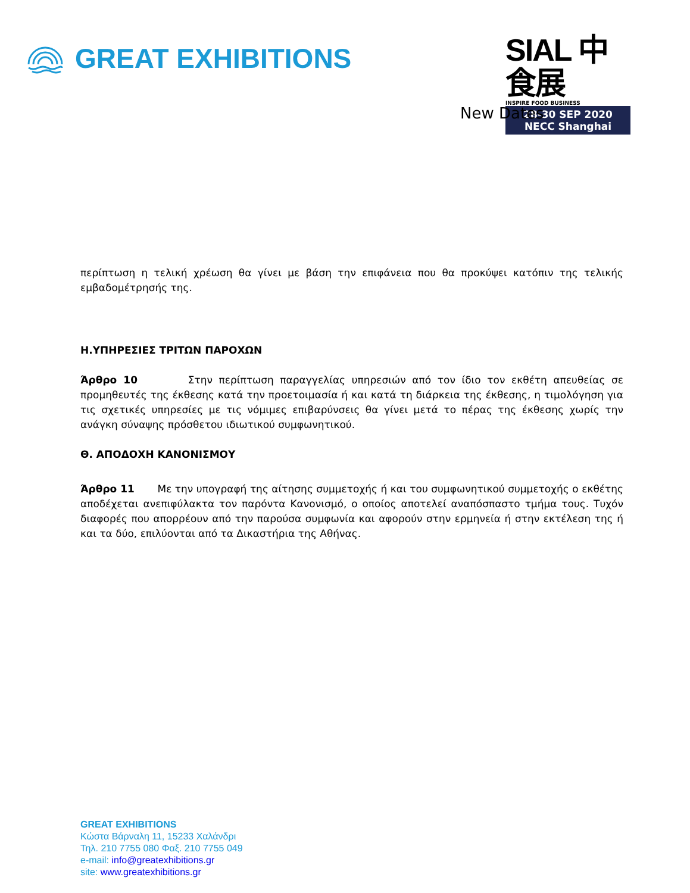GREAT EXHIBITIONS
SIAL 中食展
INSPIRE FOOD BUSINESS
28-30 SEP 2020
NECC Shanghai
New Dates
περίπτωση η τελική χρέωση θα γίνει με βάση την επιφάνεια που θα προκύψει κατόπιν της τελικής εμβαδομέτρησής της.
Η.ΥΠΗΡΕΣΙΕΣ ΤΡΙΤΩΝ ΠΑΡΟΧΩΝ
Άρθρο 10 Στην περίπτωση παραγγελίας υπηρεσιών από τον ίδιο τον εκθέτη απευθείας σε προμηθευτές της έκθεσης κατά την προετοιμασία ή και κατά τη διάρκεια της έκθεσης, η τιμολόγηση για τις σχετικές υπηρεσίες με τις νόμιμες επιβαρύνσεις θα γίνει μετά το πέρας της έκθεσης χωρίς την ανάγκη σύναψης πρόσθετου ιδιωτικού συμφωνητικού.
Θ. ΑΠΟΔΟΧΗ ΚΑΝΟΝΙΣΜΟΥ
Άρθρο 11 Με την υπογραφή της αίτησης συμμετοχής ή και του συμφωνητικού συμμετοχής ο εκθέτης αποδέχεται ανεπιφύλακτα τον παρόντα Κανονισμό, ο οποίος αποτελεί αναπόσπαστο τμήμα τους. Τυχόν διαφορές που απορρέουν από την παρούσα συμφωνία και αφορούν στην ερμηνεία ή στην εκτέλεση της ή και τα δύο, επιλύονται από τα Δικαστήρια της Αθήνας.
GREAT EXHIBITIONS
Κώστα Βάρναλη 11, 15233 Χαλάνδρι
Τηλ. 210 7755 080 Φαξ. 210 7755 049
e-mail: info@greatexhibitions.gr
site: www.greatexhibitions.gr